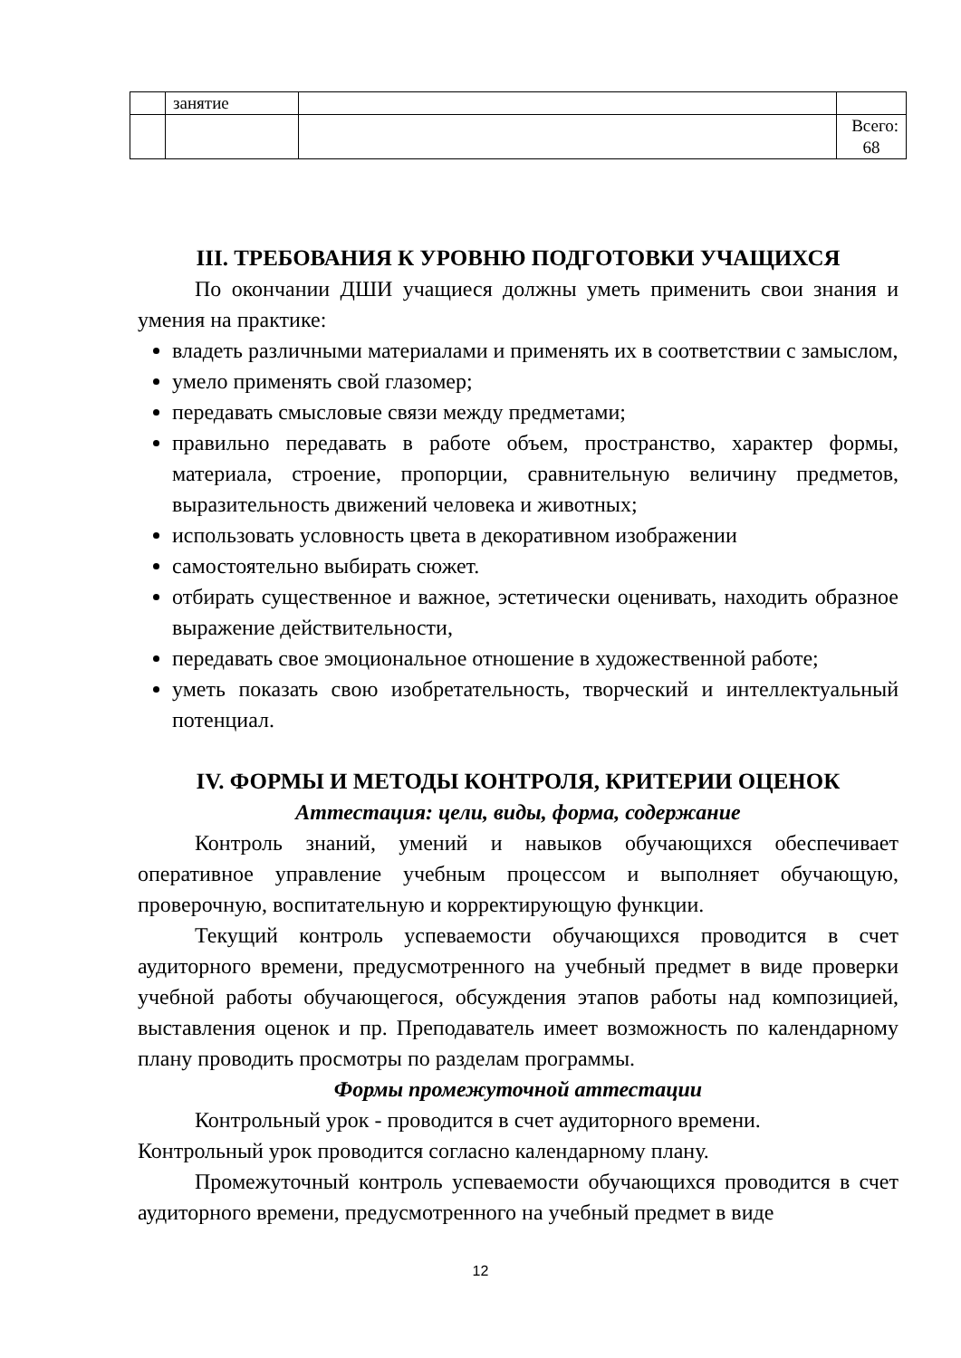| | занятие | | |
| | | | Всего: 68 |
III. ТРЕБОВАНИЯ К УРОВНЮ ПОДГОТОВКИ УЧАЩИХСЯ
По окончании ДШИ учащиеся должны уметь применить свои знания и умения на практике:
владеть различными материалами и применять их в соответствии с замыслом,
умело применять свой глазомер;
передавать смысловые связи между предметами;
правильно передавать в работе объем, пространство, характер формы, материала, строение, пропорции, сравнительную величину предметов, выразительность движений человека и животных;
использовать условность цвета в декоративном изображении
самостоятельно выбирать сюжет.
отбирать существенное и важное, эстетически оценивать, находить образное выражение действительности,
передавать свое эмоциональное отношение в художественной работе;
уметь показать свою изобретательность, творческий и интеллектуальный потенциал.
IV. ФОРМЫ И МЕТОДЫ КОНТРОЛЯ, КРИТЕРИИ ОЦЕНОК
Аттестация: цели, виды, форма, содержание
Контроль знаний, умений и навыков обучающихся обеспечивает оперативное управление учебным процессом и выполняет обучающую, проверочную, воспитательную и корректирующую функции.
Текущий контроль успеваемости обучающихся проводится в счет аудиторного времени, предусмотренного на учебный предмет в виде проверки учебной работы обучающегося, обсуждения этапов работы над композицией, выставления оценок и пр. Преподаватель имеет возможность по календарному плану проводить просмотры по разделам программы.
Формы промежуточной аттестации
Контрольный урок - проводится в счет аудиторного времени.
Контрольный урок проводится согласно календарному плану.
Промежуточный контроль успеваемости обучающихся проводится в счет аудиторного времени, предусмотренного на учебный предмет в виде
12